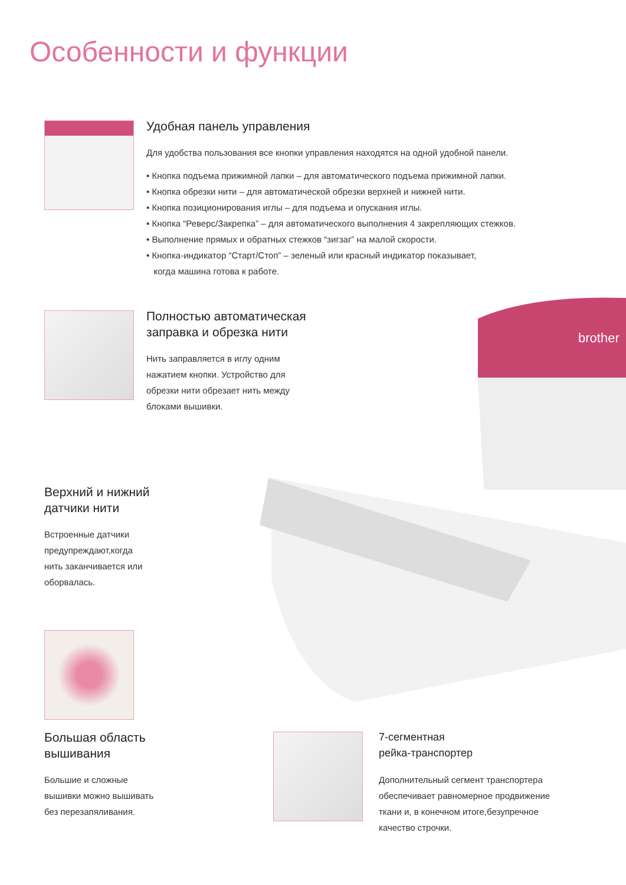Особенности и функции
Удобная панель управления
Для удобства пользования все кнопки управления находятся на одной удобной панели.
• Кнопка подъема прижимной лапки – для автоматического подъема прижимной лапки.
• Кнопка обрезки нити – для автоматической обрезки верхней и нижней нити.
• Кнопка позиционирования иглы – для подъема и опускания иглы.
• Кнопка “Реверс/Закрепка” – для автоматического выполнения 4 закрепляющих стежков.
• Выполнение прямых и обратных стежков “зигзаг” на малой скорости.
• Кнопка-индикатор “Старт/Стоп” – зеленый или красный индикатор показывает,
когда машина готова к работе.
brother
Полностью автоматическая
заправка и обрезка нити
Нить заправляется в иглу одним
нажатием кнопки. Устройство для
обрезки нити обрезает нить между
блоками вышивки.
Верхний и нижний
датчики нити
Встроенные датчики
предупреждают,когда
нить заканчивается или
оборвалась.
Большая область
вышивания
Большие и сложные
вышивки можно вышивать
без перезапяливания.
7-сегментная
рейка-транспортер
Дополнительный сегмент транспортера
обеспечивает равномерное продвижение
ткани и, в конечном итоге,безупречное
качество строчки.